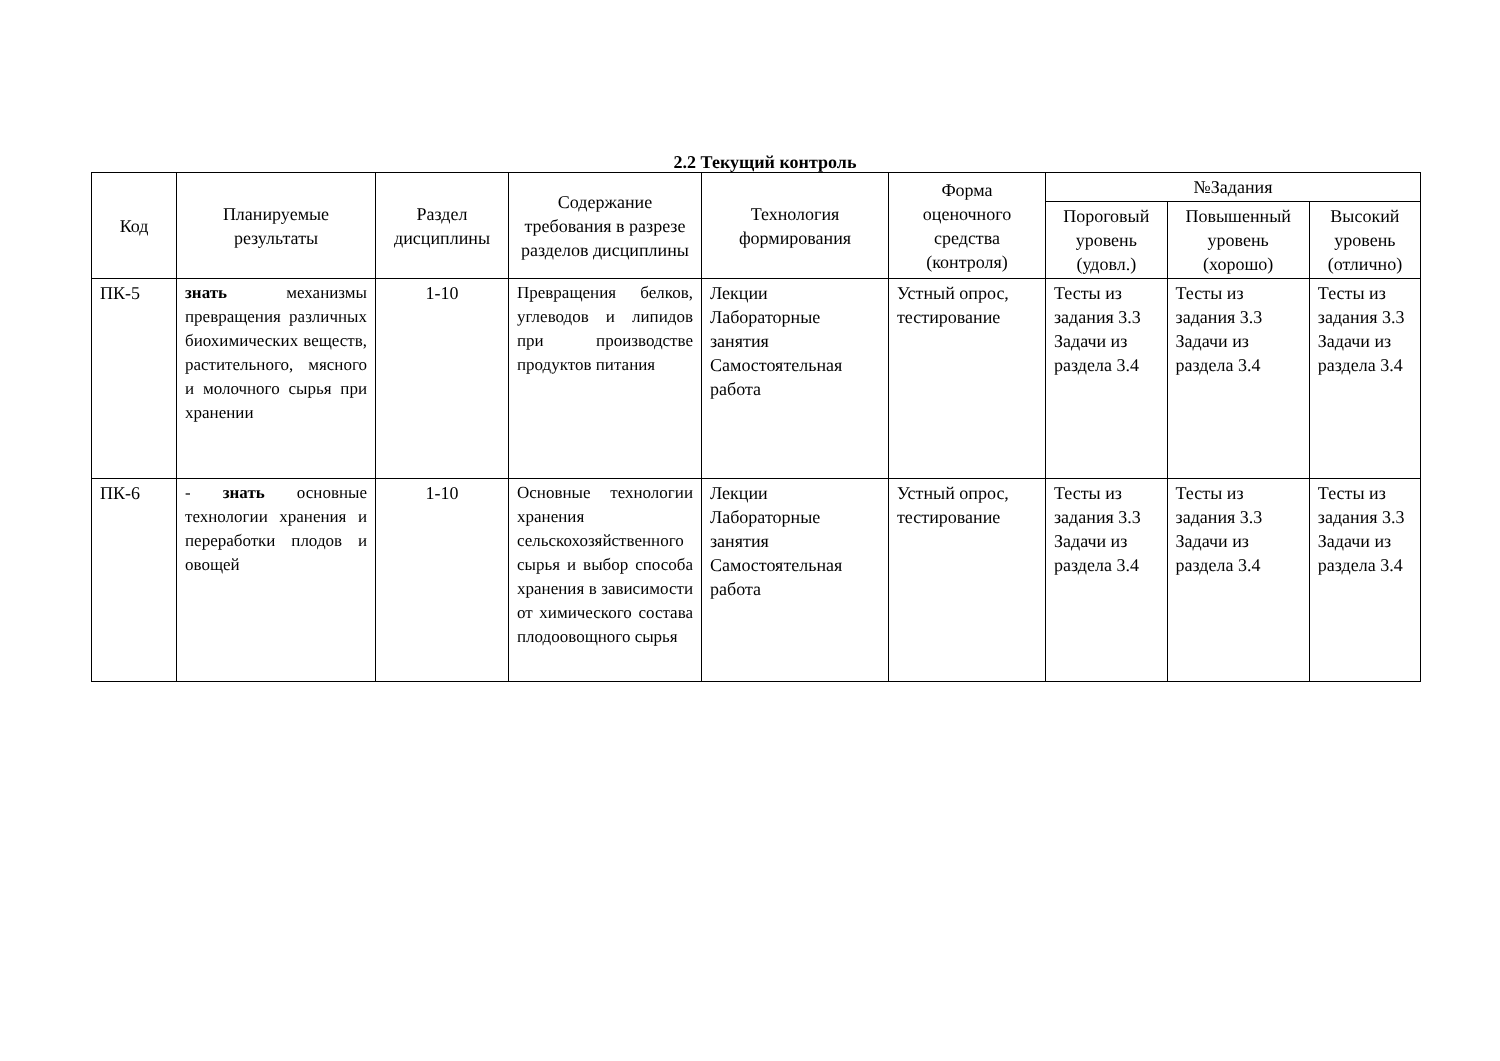2.2 Текущий контроль
| Код | Планируемые результаты | Раздел дисциплины | Содержание требования в разрезе разделов дисциплины | Технология формирования | Форма оценочного средства (контроля) | №Задания | | |
| --- | --- | --- | --- | --- | --- | --- | --- | --- |
| | | | | | | Пороговый уровень (удовл.) | Повышенный уровень (хорошо) | Высокий уровень (отлично) |
| ПК-5 | знать механизмы превращения различных биохимических веществ, растительного, мясного и молочного сырья при хранении | 1-10 | Превращения белков, углеводов и липидов при производстве продуктов питания | Лекции Лабораторные занятия Самостоятельная работа | Устный опрос, тестирование | Тесты из задания 3.3 Задачи из раздела 3.4 | Тесты из задания 3.3 Задачи из раздела 3.4 | Тесты из задания 3.3 Задачи из раздела 3.4 |
| ПК-6 | - знать основные технологии хранения и переработки плодов и овощей | 1-10 | Основные технологии хранения сельскохозяйственного сырья и выбор способа хранения в зависимости от химического состава плодоовощного сырья | Лекции Лабораторные занятия Самостоятельная работа | Устный опрос, тестирование | Тесты из задания 3.3 Задачи из раздела 3.4 | Тесты из задания 3.3 Задачи из раздела 3.4 | Тесты из задания 3.3 Задачи из раздела 3.4 |